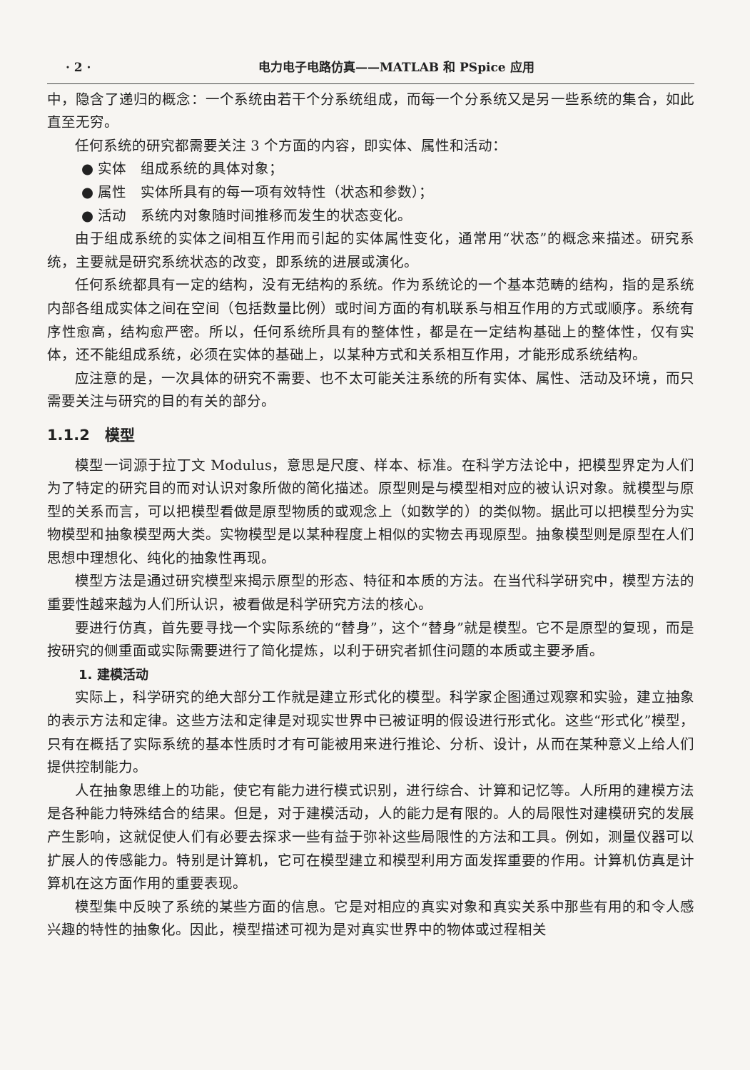· 2 · 电力电子电路仿真——MATLAB 和 PSpice 应用
中，隐含了递归的概念：一个系统由若干个分系统组成，而每一个分系统又是另一些系统的集合，如此直至无穷。
任何系统的研究都需要关注 3 个方面的内容，即实体、属性和活动：
● 实体　组成系统的具体对象；
● 属性　实体所具有的每一项有效特性（状态和参数）；
● 活动　系统内对象随时间推移而发生的状态变化。
由于组成系统的实体之间相互作用而引起的实体属性变化，通常用“状态”的概念来描述。研究系统，主要就是研究系统状态的改变，即系统的进展或演化。
任何系统都具有一定的结构，没有无结构的系统。作为系统论的一个基本范畴的结构，指的是系统内部各组成实体之间在空间（包括数量比例）或时间方面的有机联系与相互作用的方式或顺序。系统有序性愈高，结构愈严密。所以，任何系统所具有的整体性，都是在一定结构基础上的整体性，仅有实体，还不能组成系统，必须在实体的基础上，以某种方式和关系相互作用，才能形成系统结构。
应注意的是，一次具体的研究不需要、也不太可能关注系统的所有实体、属性、活动及环境，而只需要关注与研究的目的有关的部分。
1.1.2　模型
模型一词源于拉丁文 Modulus，意思是尺度、样本、标准。在科学方法论中，把模型界定为人们为了特定的研究目的而对认识对象所做的简化描述。原型则是与模型相对应的被认识对象。就模型与原型的关系而言，可以把模型看做是原型物质的或观念上（如数学的）的类似物。据此可以把模型分为实物模型和抽象模型两大类。实物模型是以某种程度上相似的实物去再现原型。抽象模型则是原型在人们思想中理想化、纯化的抽象性再现。
模型方法是通过研究模型来揭示原型的形态、特征和本质的方法。在当代科学研究中，模型方法的重要性越来越为人们所认识，被看做是科学研究方法的核心。
要进行仿真，首先要寻找一个实际系统的“替身”，这个“替身”就是模型。它不是原型的复现，而是按研究的侧重面或实际需要进行了简化提炼，以利于研究者抓住问题的本质或主要矛盾。
1. 建模活动
实际上，科学研究的绝大部分工作就是建立形式化的模型。科学家企图通过观察和实验，建立抽象的表示方法和定律。这些方法和定律是对现实世界中已被证明的假设进行形式化。这些“形式化”模型，只有在概括了实际系统的基本性质时才有可能被用来进行推论、分析、设计，从而在某种意义上给人们提供控制能力。
人在抽象思维上的功能，使它有能力进行模式识别，进行综合、计算和记忆等。人所用的建模方法是各种能力特殊结合的结果。但是，对于建模活动，人的能力是有限的。人的局限性对建模研究的发展产生影响，这就促使人们有必要去探求一些有益于弥补这些局限性的方法和工具。例如，测量仪器可以扩展人的传感能力。特别是计算机，它可在模型建立和模型利用方面发挥重要的作用。计算机仿真是计算机在这方面作用的重要表现。
模型集中反映了系统的某些方面的信息。它是对相应的真实对象和真实关系中那些有用的和令人感兴趣的特性的抽象化。因此，模型描述可视为是对真实世界中的物体或过程相关